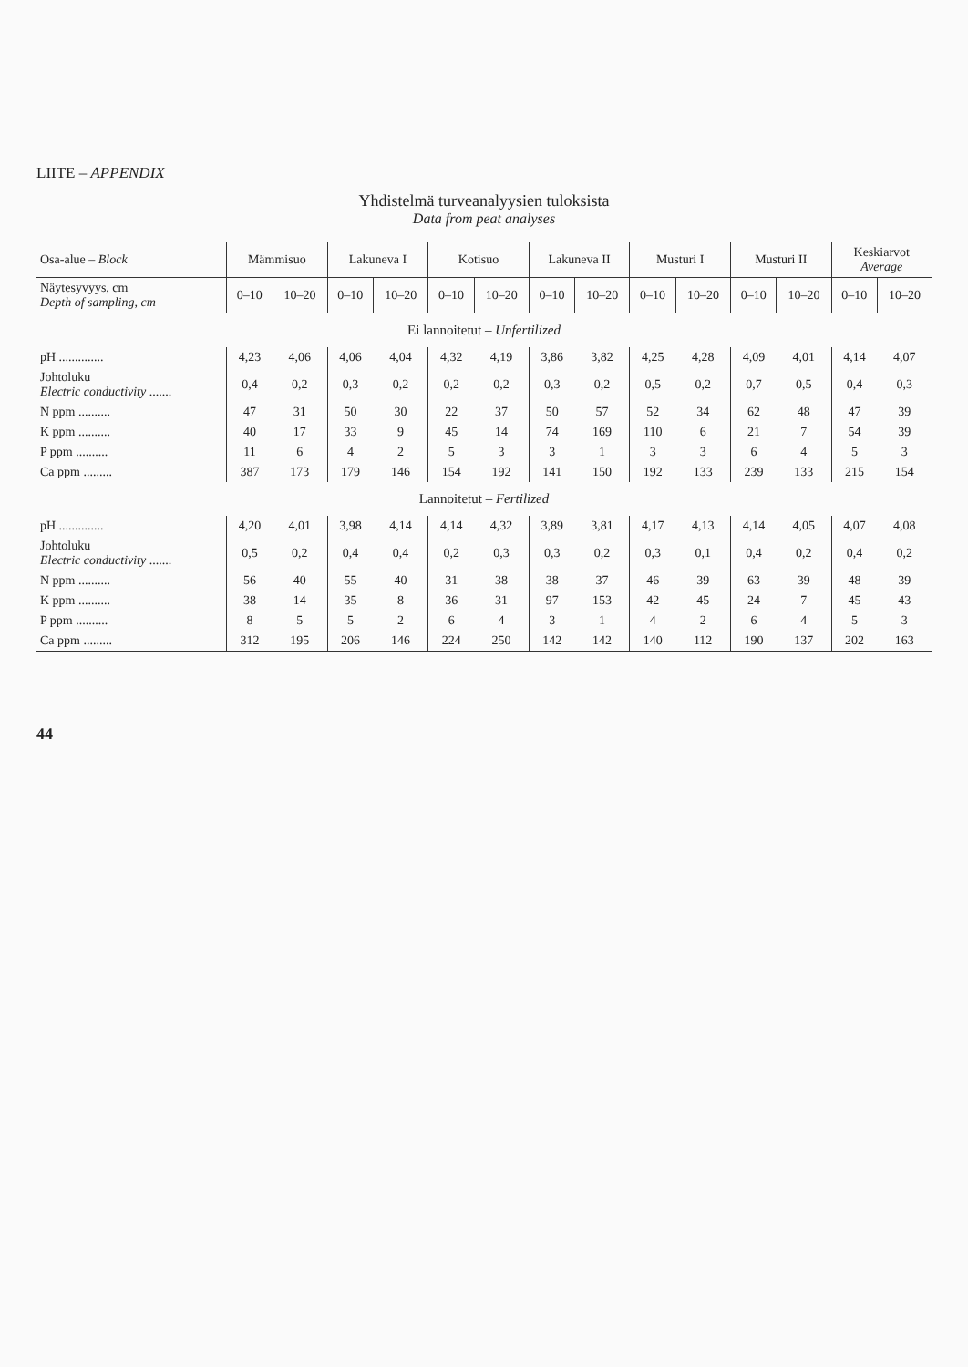LIITE – APPENDIX
Yhdistelmä turveanalyysien tuloksista
Data from peat analyses
| Osa-alue – Block | Mämmisuo | | Lakuneva I | | Kotisuo | | Lakuneva II | | Musturi I | | Musturi II | | Keskiarvot Average | |
| --- | --- | --- | --- | --- | --- | --- | --- | --- | --- | --- | --- | --- | --- | --- |
| Näytesyvyys, cm Depth of sampling, cm | 0–10 | 10–20 | 0–10 | 10–20 | 0–10 | 10–20 | 0–10 | 10–20 | 0–10 | 10–20 | 0–10 | 10–20 | 0–10 | 10–20 |
| Ei lannoitetut – Unfertilized | | | | | | | | | | | | | | |
| pH .............. | 4,23 | 4,06 | 4,06 | 4,04 | 4,32 | 4,19 | 3,86 | 3,82 | 4,25 | 4,28 | 4,09 | 4,01 | 4,14 | 4,07 |
| Johtoluku Electric conductivity ....... | 0,4 | 0,2 | 0,3 | 0,2 | 0,2 | 0,2 | 0,3 | 0,2 | 0,5 | 0,2 | 0,7 | 0,5 | 0,4 | 0,3 |
| N ppm .......... | 47 | 31 | 50 | 30 | 22 | 37 | 50 | 57 | 52 | 34 | 62 | 48 | 47 | 39 |
| K ppm .......... | 40 | 17 | 33 | 9 | 45 | 14 | 74 | 169 | 110 | 6 | 21 | 7 | 54 | 39 |
| P ppm .......... | 11 | 6 | 4 | 2 | 5 | 3 | 3 | 1 | 3 | 3 | 6 | 4 | 5 | 3 |
| Ca ppm ......... | 387 | 173 | 179 | 146 | 154 | 192 | 141 | 150 | 192 | 133 | 239 | 133 | 215 | 154 |
| Lannoitetut – Fertilized | | | | | | | | | | | | | | |
| pH .............. | 4,20 | 4,01 | 3,98 | 4,14 | 4,14 | 4,32 | 3,89 | 3,81 | 4,17 | 4,13 | 4,14 | 4,05 | 4,07 | 4,08 |
| Johtoluku Electric conductivity ....... | 0,5 | 0,2 | 0,4 | 0,4 | 0,2 | 0,3 | 0,3 | 0,2 | 0,3 | 0,1 | 0,4 | 0,2 | 0,4 | 0,2 |
| N ppm .......... | 56 | 40 | 55 | 40 | 31 | 38 | 38 | 37 | 46 | 39 | 63 | 39 | 48 | 39 |
| K ppm .......... | 38 | 14 | 35 | 8 | 36 | 31 | 97 | 153 | 42 | 45 | 24 | 7 | 45 | 43 |
| P ppm .......... | 8 | 5 | 5 | 2 | 6 | 4 | 3 | 1 | 4 | 2 | 6 | 4 | 5 | 3 |
| Ca ppm ......... | 312 | 195 | 206 | 146 | 224 | 250 | 142 | 142 | 140 | 112 | 190 | 137 | 202 | 163 |
44